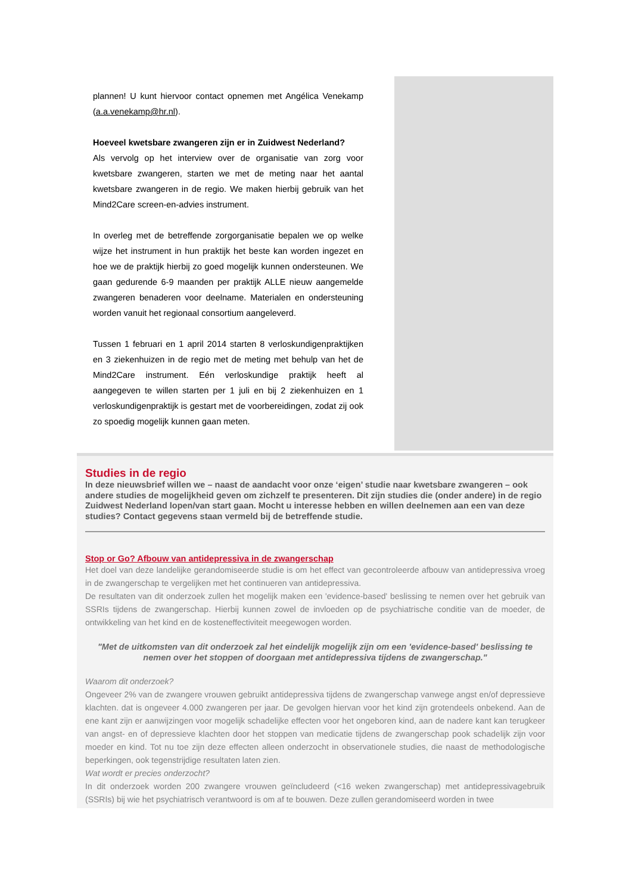plannen! U kunt hiervoor contact opnemen met Angélica Venekamp (a.a.venekamp@hr.nl).
Hoeveel kwetsbare zwangeren zijn er in Zuidwest Nederland?
Als vervolg op het interview over de organisatie van zorg voor kwetsbare zwangeren, starten we met de meting naar het aantal kwetsbare zwangeren in de regio. We maken hierbij gebruik van het Mind2Care screen-en-advies instrument.
In overleg met de betreffende zorgorganisatie bepalen we op welke wijze het instrument in hun praktijk het beste kan worden ingezet en hoe we de praktijk hierbij zo goed mogelijk kunnen ondersteunen. We gaan gedurende 6-9 maanden per praktijk ALLE nieuw aangemelde zwangeren benaderen voor deelname. Materialen en ondersteuning worden vanuit het regionaal consortium aangeleverd.
Tussen 1 februari en 1 april 2014 starten 8 verloskundigenpraktijken en 3 ziekenhuizen in de regio met de meting met behulp van het de Mind2Care instrument. Eén verloskundige praktijk heeft al aangegeven te willen starten per 1 juli en bij 2 ziekenhuizen en 1 verloskundigenpraktijk is gestart met de voorbereidingen, zodat zij ook zo spoedig mogelijk kunnen gaan meten.
Studies in de regio
In deze nieuwsbrief willen we – naast de aandacht voor onze ‘eigen’ studie naar kwetsbare zwangeren – ook andere studies de mogelijkheid geven om zichzelf te presenteren. Dit zijn studies die (onder andere) in de regio Zuidwest Nederland lopen/van start gaan. Mocht u interesse hebben en willen deelnemen aan een van deze studies? Contact gegevens staan vermeld bij de betreffende studie.
Stop or Go? Afbouw van antidepressiva in de zwangerschap
Het doel van deze landelijke gerandomiseerde studie is om het effect van gecontroleerde afbouw van antidepressiva vroeg in de zwangerschap te vergelijken met het continueren van antidepressiva.
De resultaten van dit onderzoek zullen het mogelijk maken een 'evidence-based' beslissing te nemen over het gebruik van SSRIs tijdens de zwangerschap. Hierbij kunnen zowel de invloeden op de psychiatrische conditie van de moeder, de ontwikkeling van het kind en de kosteneffectiviteit meegewogen worden.
"Met de uitkomsten van dit onderzoek zal het eindelijk mogelijk zijn om een 'evidence-based' beslissing te nemen over het stoppen of doorgaan met antidepressiva tijdens de zwangerschap."
Waarom dit onderzoek?
Ongeveer 2% van de zwangere vrouwen gebruikt antidepressiva tijdens de zwangerschap vanwege angst en/of depressieve klachten. dat is ongeveer 4.000 zwangeren per jaar. De gevolgen hiervan voor het kind zijn grotendeels onbekend. Aan de ene kant zijn er aanwijzingen voor mogelijk schadelijke effecten voor het ongeboren kind, aan de nadere kant kan terugkeer van angst- en of depressieve klachten door het stoppen van medicatie tijdens de zwangerschap pook schadelijk zijn voor moeder en kind. Tot nu toe zijn deze effecten alleen onderzocht in observationele studies, die naast de methodologische beperkingen, ook tegenstrijdige resultaten laten zien.
Wat wordt er precies onderzocht?
In dit onderzoek worden 200 zwangere vrouwen geïncludeerd (<16 weken zwangerschap) met antidepressivagebruik (SSRIs) bij wie het psychiatrisch verantwoord is om af te bouwen. Deze zullen gerandomiseerd worden in twee